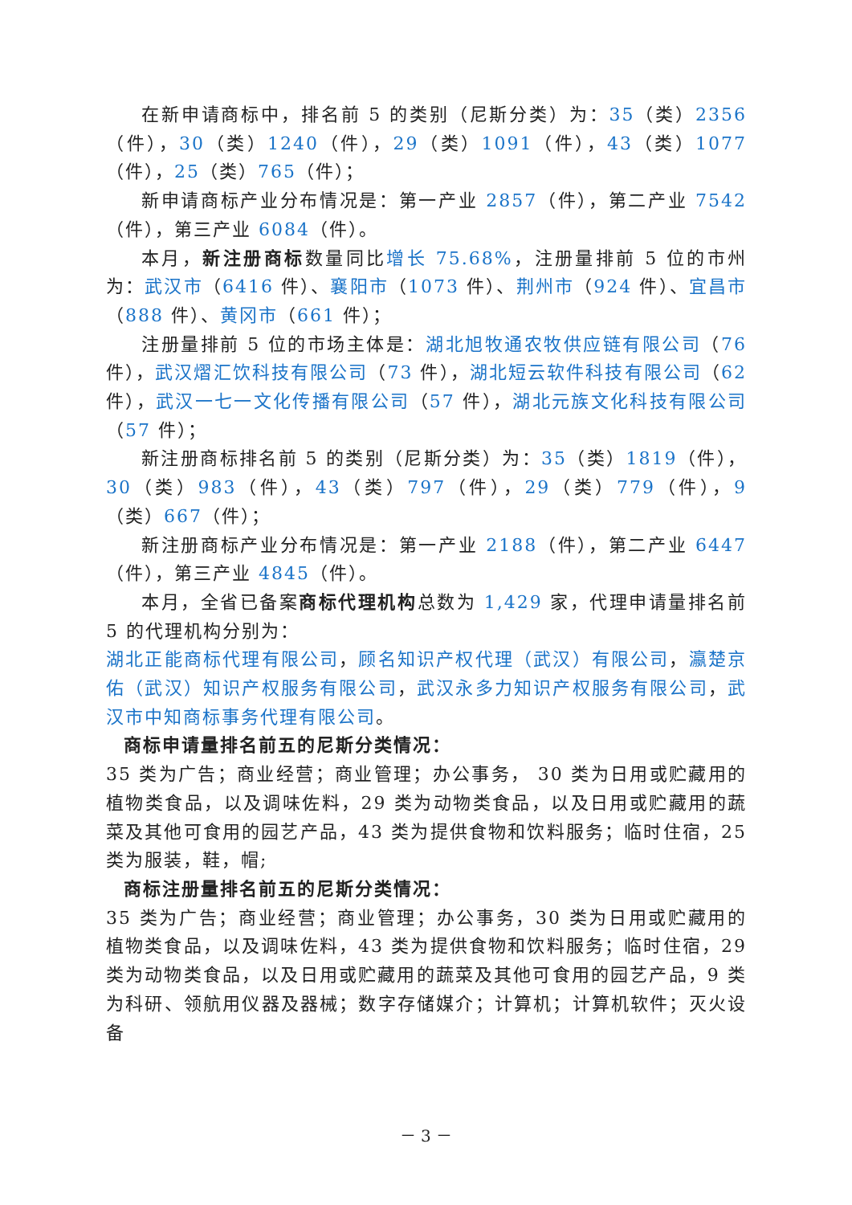在新申请商标中，排名前 5 的类别（尼斯分类）为：35（类）2356（件），30（类）1240（件），29（类）1091（件），43（类）1077（件），25（类）765（件）；
新申请商标产业分布情况是：第一产业 2857（件），第二产业 7542（件），第三产业 6084（件）。
本月，新注册商标数量同比增长 75.68%，注册量排前 5 位的市州为：武汉市（6416 件）、襄阳市（1073 件）、荆州市（924 件）、宜昌市（888 件）、黄冈市（661 件）；
注册量排前 5 位的市场主体是：湖北旭牧通农牧供应链有限公司（76 件），武汉熠汇饮科技有限公司（73 件），湖北短云软件科技有限公司（62 件），武汉一七一文化传播有限公司（57 件），湖北元族文化科技有限公司（57 件）；
新注册商标排名前 5 的类别（尼斯分类）为：35（类）1819（件），30（类）983（件），43（类）797（件），29（类）779（件），9（类）667（件）；
新注册商标产业分布情况是：第一产业 2188（件），第二产业 6447（件），第三产业 4845（件）。
本月，全省已备案商标代理机构总数为 1,429 家，代理申请量排名前 5 的代理机构分别为：
湖北正能商标代理有限公司，顾名知识产权代理（武汉）有限公司，瀛楚京佑（武汉）知识产权服务有限公司，武汉永多力知识产权服务有限公司，武汉市中知商标事务代理有限公司。
商标申请量排名前五的尼斯分类情况：
35 类为广告；商业经营；商业管理；办公事务， 30 类为日用或贮藏用的植物类食品，以及调味佐料，29 类为动物类食品，以及日用或贮藏用的蔬菜及其他可食用的园艺产品，43 类为提供食物和饮料服务；临时住宿，25 类为服装，鞋，帽;
商标注册量排名前五的尼斯分类情况：
35 类为广告；商业经营；商业管理；办公事务，30 类为日用或贮藏用的植物类食品，以及调味佐料，43 类为提供食物和饮料服务；临时住宿，29 类为动物类食品，以及日用或贮藏用的蔬菜及其他可食用的园艺产品，9 类为科研、领航用仪器及器械；数字存储媒介；计算机；计算机软件；灭火设备
－ 3 －